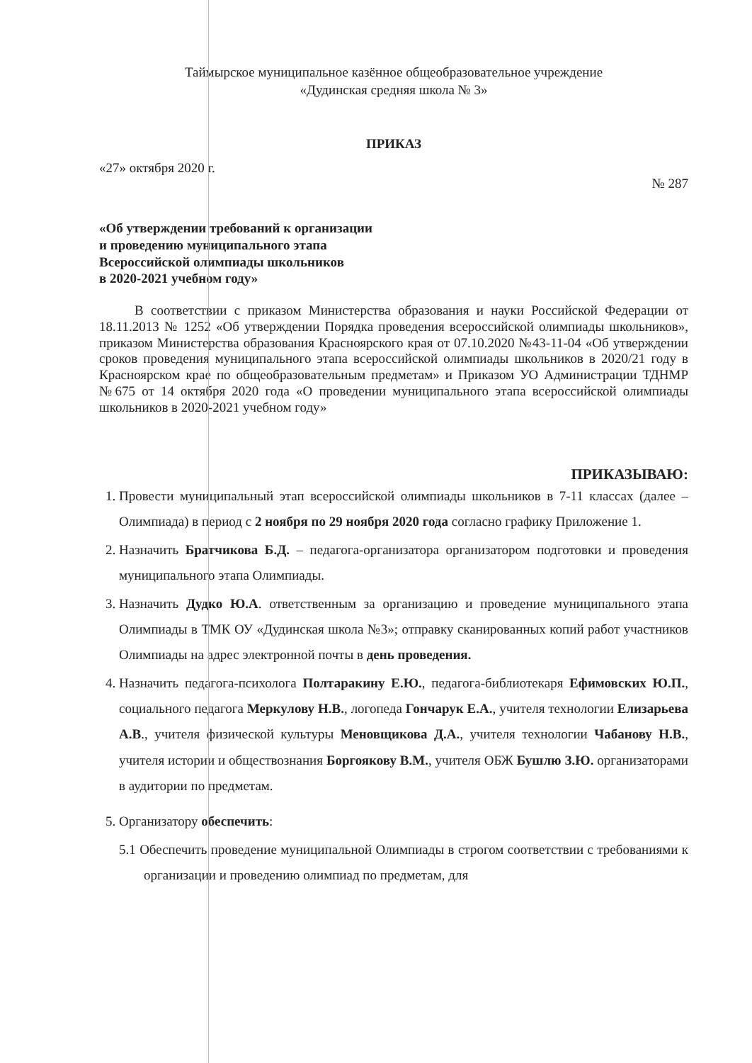Таймырское муниципальное казённое общеобразовательное учреждение
«Дудинская средняя школа № 3»
ПРИКАЗ
«27» октября 2020 г. № 287
«Об утверждении требований к организации
и проведению муниципального этапа
Всероссийской олимпиады школьников
в 2020-2021 учебном году»
В соответствии с приказом Министерства образования и науки Российской Федерации от 18.11.2013 № 1252 «Об утверждении Порядка проведения всероссийской олимпиады школьников», приказом Министерства образования Красноярского края от 07.10.2020 №43-11-04 «Об утверждении сроков проведения муниципального этапа всероссийской олимпиады школьников в 2020/21 году в Красноярском крае по общеобразовательным предметам» и Приказом УО Администрации ТДНМР №675 от 14 октября 2020 года «О проведении муниципального этапа всероссийской олимпиады школьников в 2020-2021 учебном году»
ПРИКАЗЫВАЮ:
1. Провести муниципальный этап всероссийской олимпиады школьников в 7-11 классах (далее – Олимпиада) в период с 2 ноября по 29 ноября 2020 года согласно графику Приложение 1.
2. Назначить Братчикова Б.Д. – педагога-организатора организатором подготовки и проведения муниципального этапа Олимпиады.
3. Назначить Дудко Ю.А. ответственным за организацию и проведение муниципального этапа Олимпиады в ТМК ОУ «Дудинская школа №3»; отправку сканированных копий работ участников Олимпиады на адрес электронной почты в день проведения.
4. Назначить педагога-психолога Полтаракину Е.Ю., педагога-библиотекаря Ефимовских Ю.П., социального педагога Меркулову Н.В., логопеда Гончарук Е.А., учителя технологии Елизарьева А.В., учителя физической культуры Меновщикова Д.А., учителя технологии Чабанову Н.В., учителя истории и обществознания Боргоякову В.М., учителя ОБЖ Бушлю З.Ю. организаторами в аудитории по предметам.
5. Организатору обеспечить:
5.1 Обеспечить проведение муниципальной Олимпиады в строгом соответствии с требованиями к организации и проведению олимпиад по предметам, для